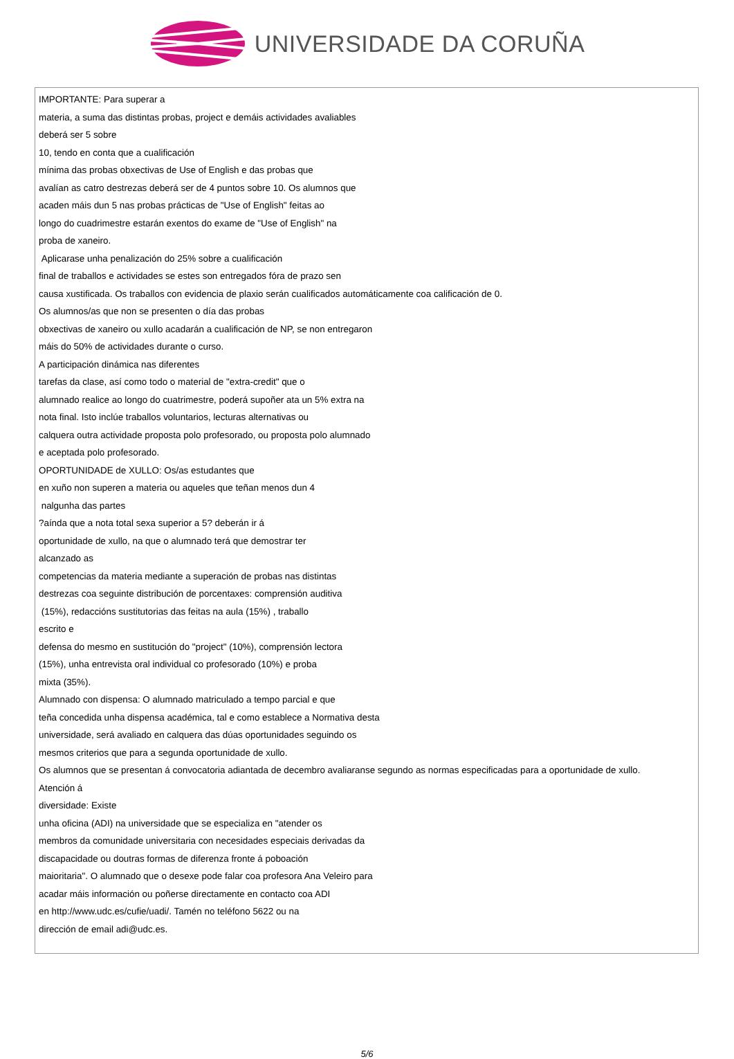UNIVERSIDADE DA CORUÑA
| IMPORTANTE: Para superar a materia, a suma das distintas probas, project e demáis actividades avaliables deberá ser 5 sobre 10, tendo en conta que a cualificación mínima das probas obxectivas de Use of English e das probas que avalían as catro destrezas deberá ser de 4 puntos sobre 10. Os alumnos que acaden máis dun 5 nas probas prácticas de "Use of English" feitas ao longo do cuadrimestre estarán exentos do exame de "Use of English" na proba de xaneiro. Aplicarase unha penalización do 25% sobre a cualificación final de traballos e actividades se estes son entregados fóra de prazo sen causa xustificada. Os traballos con evidencia de plaxio serán cualificados automáticamente coa calificación de 0. Os alumnos/as que non se presenten o día das probas obxectivas de xaneiro ou xullo acadarán a cualificación de NP, se non entregaron máis do 50% de actividades durante o curso. A participación dinámica nas diferentes tarefas da clase, así como todo o material de "extra-credit" que o alumnado realice ao longo do cuatrimestre, poderá supoñer ata un 5% extra na nota final. Isto inclúe traballos voluntarios, lecturas alternativas ou calquera outra actividade proposta polo profesorado, ou proposta polo alumnado e aceptada polo profesorado. OPORTUNIDADE de XULLO: Os/as estudantes que en xuño non superen a materia ou aqueles que teñan menos dun 4 nalgunha das partes ?aínda que a nota total sexa superior a 5? deberán ir á oportunidade de xullo, na que o alumnado terá que demostrar ter alcanzado as competencias da materia mediante a superación de probas nas distintas destrezas coa seguinte distribución de porcentaxes: comprensión auditiva (15%), redaccións sustitutorias das feitas na aula (15%) , traballo escrito e defensa do mesmo en sustitución do "project" (10%), comprensión lectora (15%), unha entrevista oral individual co profesorado (10%) e proba mixta (35%). Alumnado con dispensa: O alumnado matriculado a tempo parcial e que teña concedida unha dispensa académica, tal e como establece a Normativa desta universidade, será avaliado en calquera das dúas oportunidades seguindo os mesmos criterios que para a segunda oportunidade de xullo. Os alumnos que se presentan á convocatoria adiantada de decembro avaliaranse segundo as normas especificadas para a oportunidade de xullo. Atención á diversidade: Existe unha oficina (ADI) na universidade que se especializa en "atender os membros da comunidade universitaria con necesidades especiais derivadas da discapacidade ou doutras formas de diferenza fronte á poboación maioritaria". O alumnado que o desexe pode falar coa profesora Ana Veleiro para acadar máis información ou poñerse directamente en contacto coa ADI en http://www.udc.es/cufie/uadi/. Tamén no teléfono 5622 ou na dirección de email adi@udc.es. |
5/6